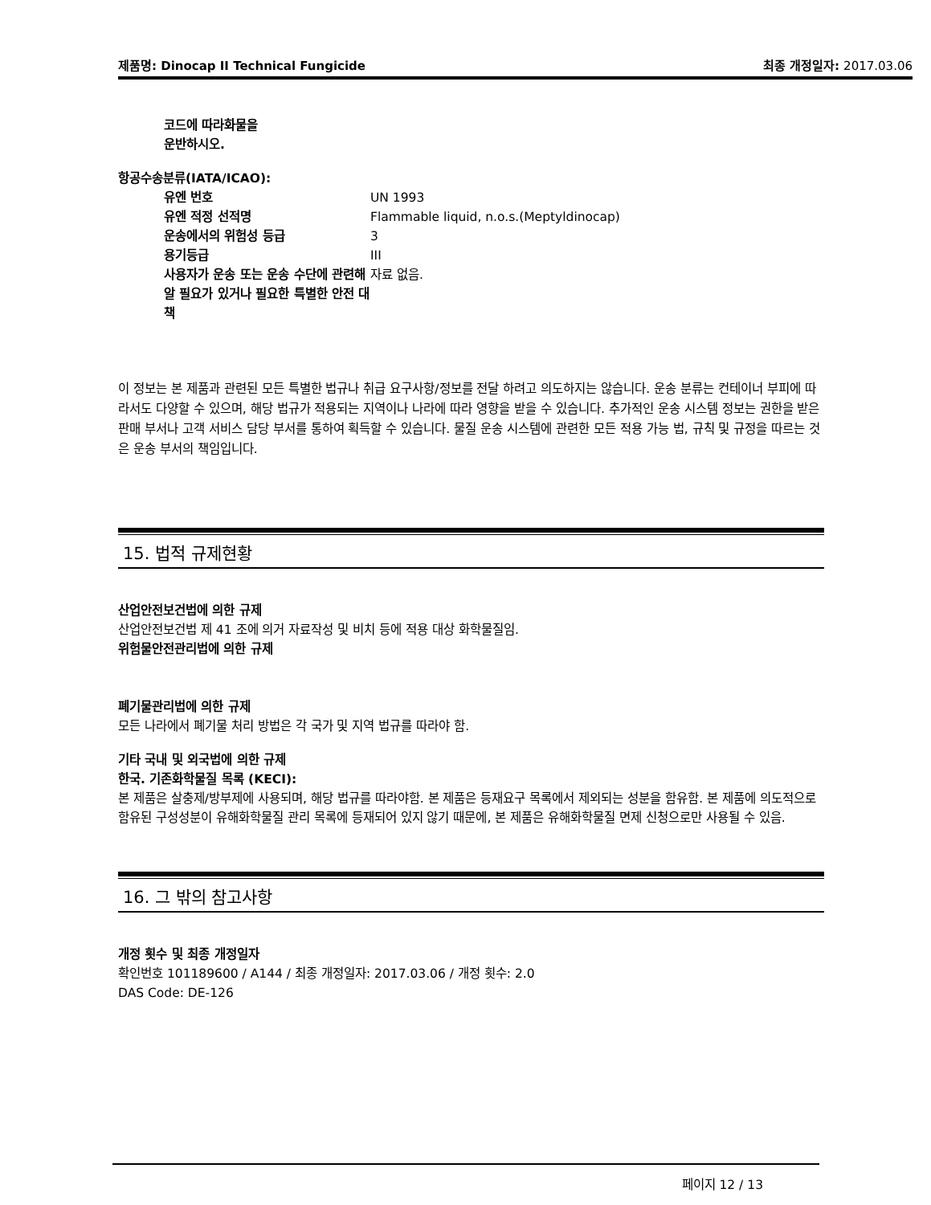제품명: Dinocap II Technical Fungicide 최종 개정일자: 2017.03.06
코드에 따라화물을
운반하시오.
항공수송분류(IATA/ICAO):
| 유엔 번호 | UN 1993 |
| 유엔 적정 선적명 | Flammable liquid, n.o.s.(Meptyldinocap) |
| 운송에서의 위험성 등급 | 3 |
| 용기등급 | III |
| 사용자가 운송 또는 운송 수단에 관련해 알 필요가 있거나 필요한 특별한 안전 대책 | 자료 없음. |
이 정보는 본 제품과 관련된 모든 특별한 법규나 취급 요구사항/정보를 전달 하려고 의도하지는 않습니다. 운송 분류는 컨테이너 부피에 따라서도 다양할 수 있으며, 해당 법규가 적용되는 지역이나 나라에 따라 영향을 받을 수 있습니다. 추가적인 운송 시스템 정보는 권한을 받은 판매 부서나 고객 서비스 담당 부서를 통하여 획득할 수 있습니다. 물질 운송 시스템에 관련한 모든 적용 가능 법, 규칙 및 규정을 따르는 것은 운송 부서의 책임입니다.
15. 법적 규제현황
산업안전보건법에 의한 규제
산업안전보건법 제 41 조에 의거 자료작성 및 비치 등에 적용 대상 화학물질임.
위험물안전관리법에 의한 규제
폐기물관리법에 의한 규제
모든 나라에서 폐기물 처리 방법은 각 국가 및 지역 법규를 따라야 함.
기타 국내 및 외국법에 의한 규제
한국. 기존화학물질 목록 (KECI):
본 제품은 살충제/방부제에 사용되며, 해당 법규를 따라야함. 본 제품은 등재요구 목록에서 제외되는 성분을 함유함. 본 제품에 의도적으로 함유된 구성성분이 유해화학물질 관리 목록에 등재되어 있지 않기 때문에, 본 제품은 유해화학물질 면제 신청으로만 사용될 수 있음.
16. 그 밖의 참고사항
개정 횟수 및 최종 개정일자
확인번호 101189600 / A144 / 최종 개정일자: 2017.03.06 / 개정 횟수: 2.0
DAS Code: DE-126
페이지 12 / 13